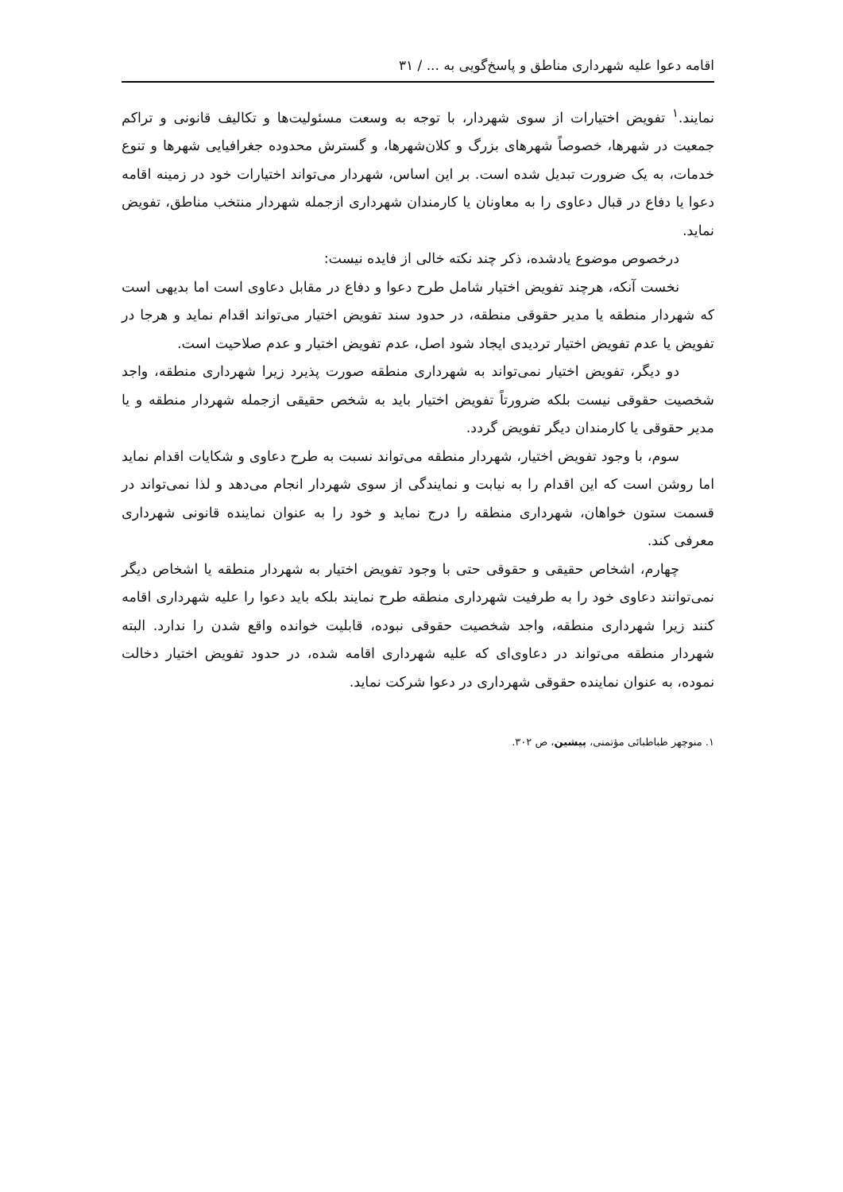اقامه دعوا علیه شهرداری مناطق و پاسخ‌گویی به ... / ۳۱
نمایند.<sup>۱</sup> تفویض اختیارات از سوی شهردار، با توجه به وسعت مسئولیت‌ها و تکالیف قانونی و تراکم جمعیت در شهرها، خصوصاً شهرهای بزرگ و کلان‌شهرها، و گسترش محدوده جغرافیایی شهرها و تنوع خدمات، به یک ضرورت تبدیل شده است. بر این اساس، شهردار می‌تواند اختیارات خود در زمینه اقامه دعوا یا دفاع در قبال دعاوی را به معاونان یا کارمندان شهرداری ازجمله شهردار منتخب مناطق، تفویض نماید.
درخصوص موضوع یادشده، ذکر چند نکته خالی از فایده نیست:
نخست آنکه، هرچند تفویض اختیار شامل طرح دعوا و دفاع در مقابل دعاوی است اما بدیهی است که شهردار منطقه یا مدیر حقوقی منطقه، در حدود سند تفویض اختیار می‌تواند اقدام نماید و هرجا در تفویض یا عدم تفویض اختیار تردیدی ایجاد شود اصل، عدم تفویض اختیار و عدم صلاحیت است.
دو دیگر، تفویض اختیار نمی‌تواند به شهرداری منطقه صورت پذیرد زیرا شهرداری منطقه، واجد شخصیت حقوقی نیست بلکه ضرورتاً تفویض اختیار باید به شخص حقیقی ازجمله شهردار منطقه و یا مدیر حقوقی یا کارمندان دیگر تفویض گردد.
سوم، با وجود تفویض اختیار، شهردار منطقه می‌تواند نسبت به طرح دعاوی و شکایات اقدام نماید اما روشن است که این اقدام را به نیابت و نمایندگی از سوی شهردار انجام می‌دهد و لذا نمی‌تواند در قسمت ستون خواهان، شهرداری منطقه را درج نماید و خود را به عنوان نماینده قانونی شهرداری معرفی کند.
چهارم، اشخاص حقیقی و حقوقی حتی با وجود تفویض اختیار به شهردار منطقه یا اشخاص دیگر نمی‌توانند دعاوی خود را به طرفیت شهرداری منطقه طرح نمایند بلکه باید دعوا را علیه شهرداری اقامه کنند زیرا شهرداری منطقه، واجد شخصیت حقوقی نبوده، قابلیت خوانده واقع شدن را ندارد. البته شهردار منطقه می‌تواند در دعاوی‌ای که علیه شهرداری اقامه شده، در حدود تفویض اختیار دخالت نموده، به عنوان نماینده حقوقی شهرداری در دعوا شرکت نماید.
۱. منوچهر طباطبائی مؤتمنی، پیشین، ص ۳۰۲.